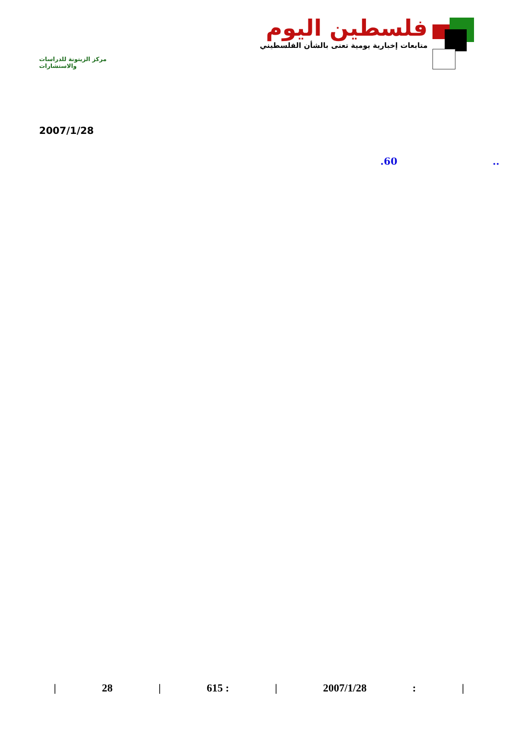مركز الزيتونة للدراسات والاستشارات
فلسطين اليوم
متابعات إخبارية يومية تعنى بالشأن الفلسطيني
2007/1/28
.60 ..
| 28 | 615 : | 2007/1/28: |